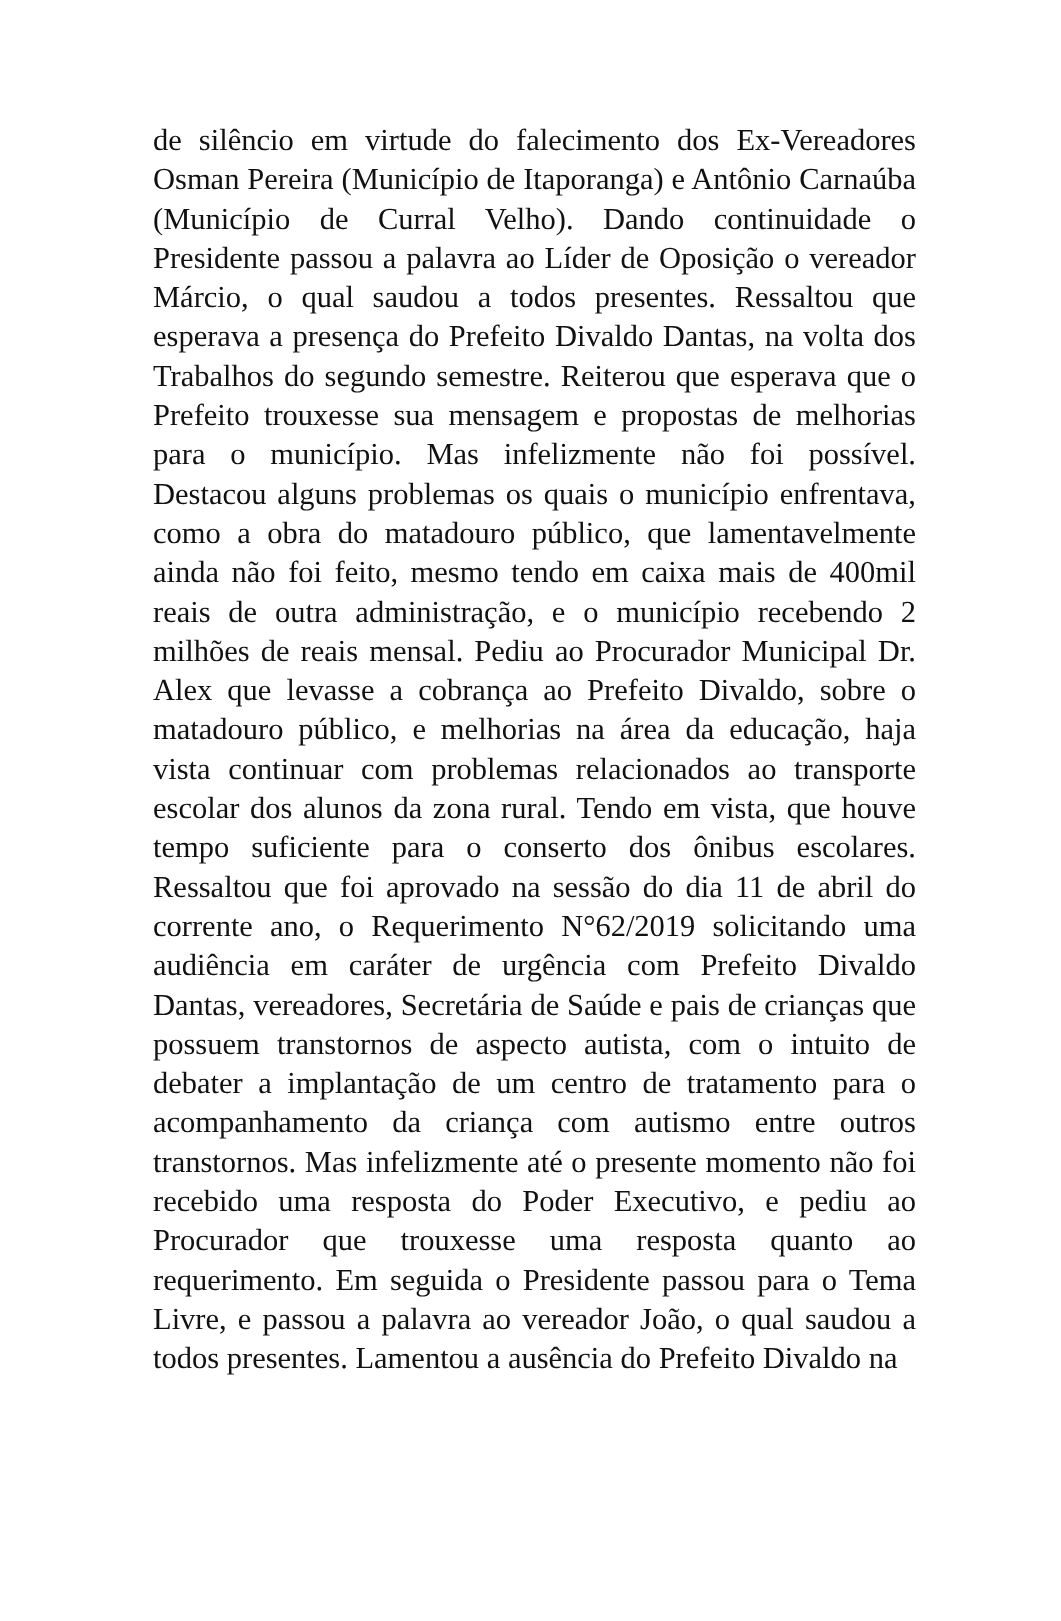de silêncio em virtude do falecimento dos Ex-Vereadores Osman Pereira (Município de Itaporanga) e Antônio Carnaúba (Município de Curral Velho). Dando continuidade o Presidente passou a palavra ao Líder de Oposição o vereador Márcio, o qual saudou a todos presentes. Ressaltou que esperava a presença do Prefeito Divaldo Dantas, na volta dos Trabalhos do segundo semestre. Reiterou que esperava que o Prefeito trouxesse sua mensagem e propostas de melhorias para o município. Mas infelizmente não foi possível. Destacou alguns problemas os quais o município enfrentava, como a obra do matadouro público, que lamentavelmente ainda não foi feito, mesmo tendo em caixa mais de 400mil reais de outra administração, e o município recebendo 2 milhões de reais mensal. Pediu ao Procurador Municipal Dr. Alex que levasse a cobrança ao Prefeito Divaldo, sobre o matadouro público, e melhorias na área da educação, haja vista continuar com problemas relacionados ao transporte escolar dos alunos da zona rural. Tendo em vista, que houve tempo suficiente para o conserto dos ônibus escolares. Ressaltou que foi aprovado na sessão do dia 11 de abril do corrente ano, o Requerimento N°62/2019 solicitando uma audiência em caráter de urgência com Prefeito Divaldo Dantas, vereadores, Secretária de Saúde e pais de crianças que possuem transtornos de aspecto autista, com o intuito de debater a implantação de um centro de tratamento para o acompanhamento da criança com autismo entre outros transtornos. Mas infelizmente até o presente momento não foi recebido uma resposta do Poder Executivo, e pediu ao Procurador que trouxesse uma resposta quanto ao requerimento. Em seguida o Presidente passou para o Tema Livre, e passou a palavra ao vereador João, o qual saudou a todos presentes. Lamentou a ausência do Prefeito Divaldo na